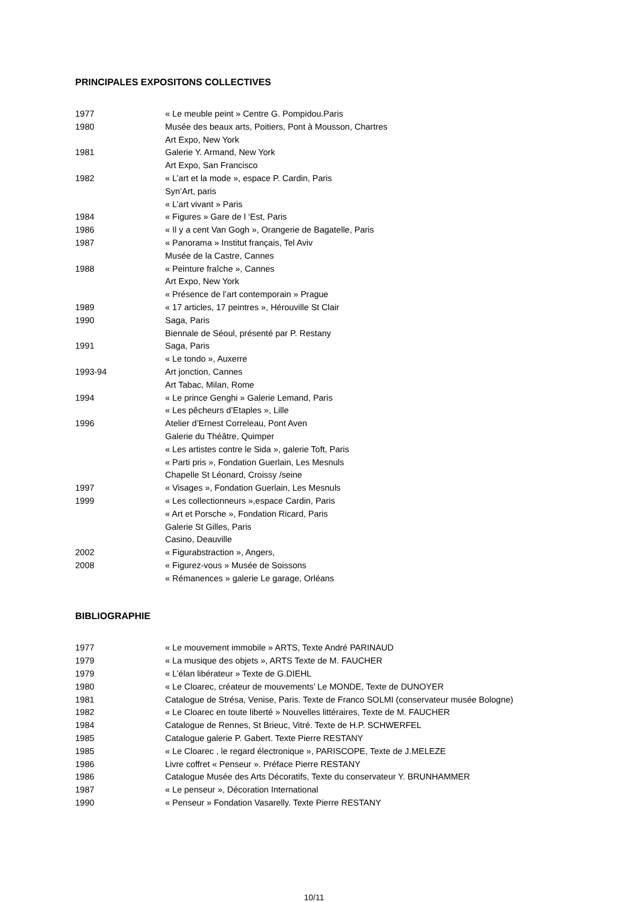PRINCIPALES EXPOSITONS COLLECTIVES
1977 « Le meuble peint » Centre G. Pompidou.Paris
1980 Musée des beaux arts, Poitiers, Pont à Mousson, Chartres
Art Expo, New York
1981 Galerie Y. Armand, New York
Art Expo, San Francisco
1982 « L’art et la mode », espace P. Cardin, Paris
Syn’Art, paris
« L’art vivant » Paris
1984 « Figures » Gare de l ‘Est, Paris
1986 « Il y a cent Van Gogh », Orangerie de Bagatelle, Paris
1987 « Panorama » Institut français, Tel Aviv
Musée de la Castre, Cannes
1988 « Peinture fraîche », Cannes
Art Expo, New York
« Présence de l’art contemporain » Prague
1989 « 17 articles, 17 peintres », Hérouville St Clair
1990 Saga, Paris
Biennale de Séoul, présenté par P. Restany
1991 Saga, Paris
« Le tondo », Auxerre
1993-94 Art jonction, Cannes
Art Tabac, Milan, Rome
1994 « Le prince Genghi » Galerie Lemand, Paris
« Les pêcheurs d’Etaples », Lille
1996 Atelier d’Ernest Correleau, Pont Aven
Galerie du Théâtre, Quimper
« Les artistes contre le Sida », galerie Toft, Paris
« Parti pris », Fondation Guerlain, Les Mesnuls
Chapelle St Léonard, Croissy /seine
1997 « Visages », Fondation Guerlain, Les Mesnuls
1999 « Les collectionneurs »,espace Cardin, Paris
« Art et Porsche », Fondation Ricard, Paris
Galerie St Gilles, Paris
Casino, Deauville
2002 « Figurabstraction », Angers,
2008 « Figurez-vous » Musée de Soissons
« Rémanences » galerie Le garage, Orléans
BIBLIOGRAPHIE
1977 « Le mouvement immobile » ARTS, Texte André PARINAUD
1979 « La musique des objets », ARTS Texte de M. FAUCHER
1979 « L’élan libérateur » Texte de G.DIEHL
1980 « Le Cloarec, créateur de mouvements’ Le MONDE, Texte de DUNOYER
1981 Catalogue de Strésa, Venise, Paris. Texte de Franco SOLMI (conservateur musée Bologne)
1982 « Le Cloarec en toute liberté » Nouvelles littéraires, Texte de M. FAUCHER
1984 Catalogue de Rennes, St Brieuc, Vitré. Texte de H.P. SCHWERFEL
1985 Catalogue galerie P. Gabert. Texte Pierre RESTANY
1985 « Le Cloarec , le regard électronique », PARISCOPE, Texte de J.MELEZE
1986 Livre coffret « Penseur ». Préface Pierre RESTANY
1986 Catalogue Musée des Arts Décoratifs, Texte du conservateur Y. BRUNHAMMER
1987 « Le penseur », Décoration International
1990 « Penseur » Fondation Vasarelly. Texte Pierre RESTANY
10/11